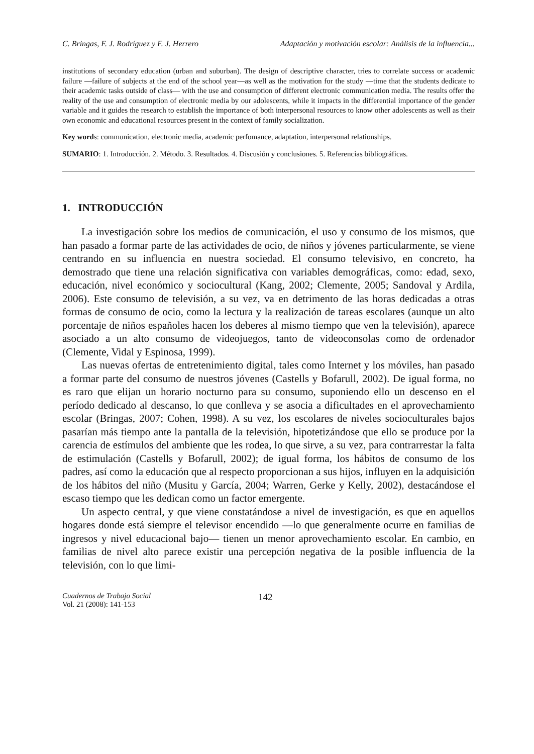C. Bringas, F. J. Rodríguez y F. J. Herrero Adaptación y motivación escolar: Análisis de la influencia...
institutions of secondary education (urban and suburban). The design of descriptive character, tries to correlate success or academic failure —failure of subjects at the end of the school year—as well as the motivation for the study —time that the students dedicate to their academic tasks outside of class— with the use and consumption of different electronic communication media. The results offer the reality of the use and consumption of electronic media by our adolescents, while it impacts in the differential importance of the gender variable and it guides the research to establish the importance of both interpersonal resources to know other adolescents as well as their own economic and educational resources present in the context of family socialization.
Key words: communication, electronic media, academic perfomance, adaptation, interpersonal relationships.
SUMARIO: 1. Introducción. 2. Método. 3. Resultados. 4. Discusión y conclusiones. 5. Referencias bibliográficas.
1. INTRODUCCIÓN
La investigación sobre los medios de comunicación, el uso y consumo de los mismos, que han pasado a formar parte de las actividades de ocio, de niños y jóvenes particularmente, se viene centrando en su influencia en nuestra sociedad. El consumo televisivo, en concreto, ha demostrado que tiene una relación significativa con variables demográficas, como: edad, sexo, educación, nivel económico y sociocultural (Kang, 2002; Clemente, 2005; Sandoval y Ardila, 2006). Este consumo de televisión, a su vez, va en detrimento de las horas dedicadas a otras formas de consumo de ocio, como la lectura y la realización de tareas escolares (aunque un alto porcentaje de niños españoles hacen los deberes al mismo tiempo que ven la televisión), aparece asociado a un alto consumo de videojuegos, tanto de videoconsolas como de ordenador (Clemente, Vidal y Espinosa, 1999).
Las nuevas ofertas de entretenimiento digital, tales como Internet y los móviles, han pasado a formar parte del consumo de nuestros jóvenes (Castells y Bofarull, 2002). De igual forma, no es raro que elijan un horario nocturno para su consumo, suponiendo ello un descenso en el período dedicado al descanso, lo que conlleva y se asocia a dificultades en el aprovechamiento escolar (Bringas, 2007; Cohen, 1998). A su vez, los escolares de niveles socioculturales bajos pasarían más tiempo ante la pantalla de la televisión, hipotetizándose que ello se produce por la carencia de estímulos del ambiente que les rodea, lo que sirve, a su vez, para contrarrestar la falta de estimulación (Castells y Bofarull, 2002); de igual forma, los hábitos de consumo de los padres, así como la educación que al respecto proporcionan a sus hijos, influyen en la adquisición de los hábitos del niño (Musitu y García, 2004; Warren, Gerke y Kelly, 2002), destacándose el escaso tiempo que les dedican como un factor emergente.
Un aspecto central, y que viene constatándose a nivel de investigación, es que en aquellos hogares donde está siempre el televisor encendido —lo que generalmente ocurre en familias de ingresos y nivel educacional bajo— tienen un menor aprovechamiento escolar. En cambio, en familias de nivel alto parece existir una percepción negativa de la posible influencia de la televisión, con lo que limi-
Cuadernos de Trabajo Social
Vol. 21 (2008): 141-153
142